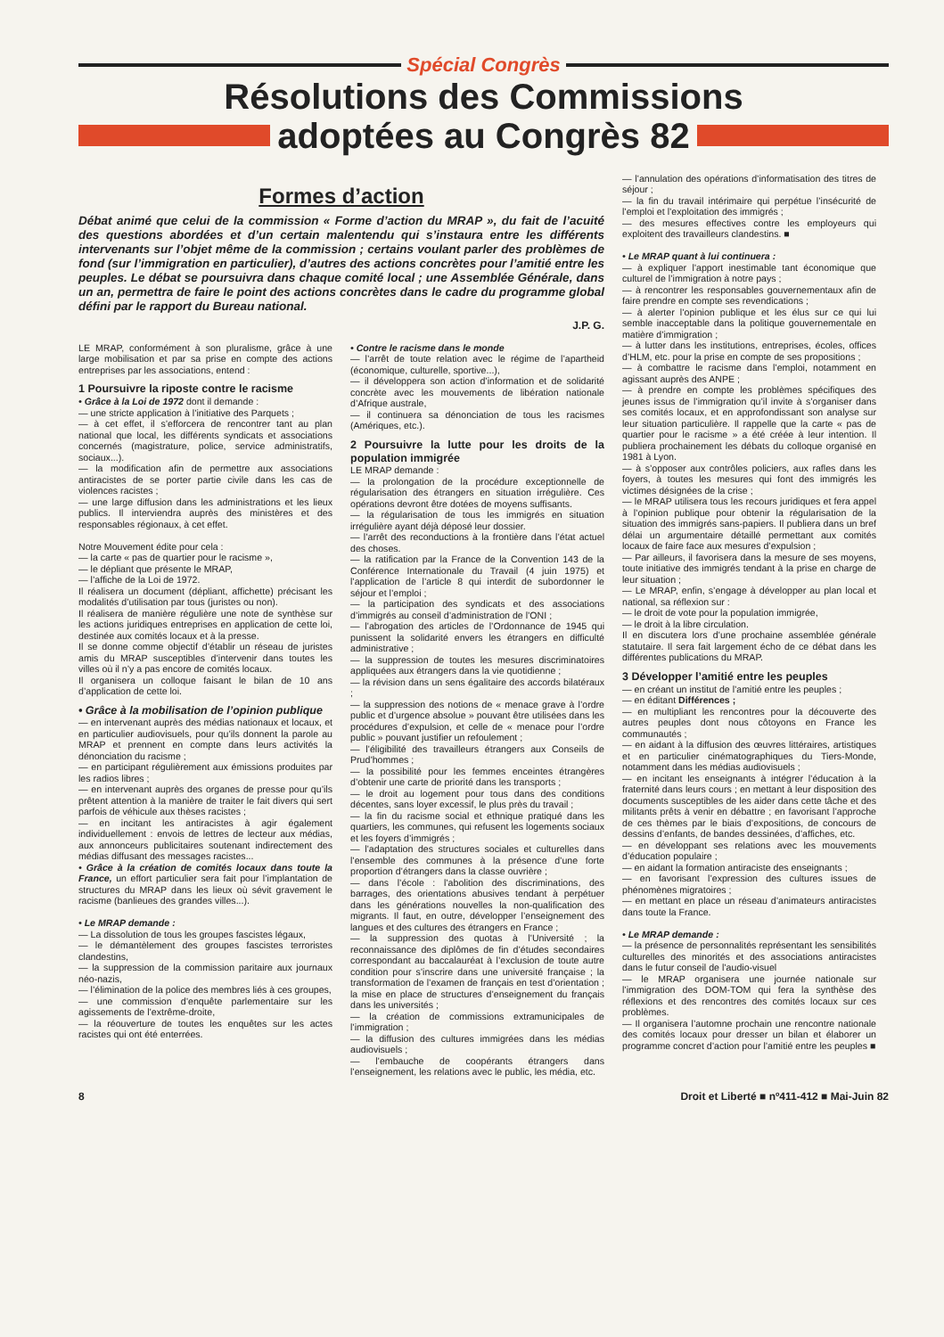Spécial Congrès
Résolutions des Commissions
adoptées au Congrès 82
Formes d’action
Débat animé que celui de la commission « Forme d’action du MRAP », du fait de l’acuité des questions abordées et d’un certain malentendu qui s’instaura entre les différents intervenants sur l’objet même de la commission ; certains voulant parler des problèmes de fond (sur l’immigration en particulier), d’autres des actions concrètes pour l’amitié entre les peuples. Le débat se poursuivra dans chaque comité local ; une Assemblée Générale, dans un an, permettra de faire le point des actions concrètes dans le cadre du programme global défini par le rapport du Bureau national.
J.P. G.
LE MRAP, conformément à son pluralisme, grâce à une large mobilisation et par sa prise en compte des actions entreprises par les associations, entend :
1 Poursuivre la riposte contre le racisme
• Grâce à la Loi de 1972 dont il demande :
— une stricte application à l’initiative des Parquets ;
— à cet effet, il s’efforcera de rencontrer tant au plan national que local, les différents syndicats et associations concernés (magistrature, police, service administratifs, sociaux...).
— la modification afin de permettre aux associations antiracistes de se porter partie civile dans les cas de violences racistes ;
— une large diffusion dans les administrations et les lieux publics. Il interviendra auprès des ministères et des responsables régionaux, à cet effet.
Notre Mouvement édite pour cela :
— la carte « pas de quartier pour le racisme »,
— le dépliant que présente le MRAP,
— l’affiche de la Loi de 1972.
Il réalisera un document (dépliant, affichette) précisant les modalités d’utilisation par tous (juristes ou non).
Il réalisera de manière régulière une note de synthèse sur les actions juridiques entreprises en application de cette loi, destinée aux comités locaux et à la presse.
Il se donne comme objectif d’établir un réseau de juristes amis du MRAP susceptibles d’intervenir dans toutes les villes où il n’y a pas encore de comités locaux.
Il organisera un colloque faisant le bilan de 10 ans d’application de cette loi.
• Grâce à la mobilisation de l’opinion publique
— en intervenant auprès des médias nationaux et locaux, et en particulier audiovisuels, pour qu’ils donnent la parole au MRAP et prennent en compte dans leurs activités la dénonciation du racisme ;
— en participant régulièrement aux émissions produites par les radios libres ;
— en intervenant auprès des organes de presse pour qu’ils prêtent attention à la manière de traiter le fait divers qui sert parfois de véhicule aux thèses racistes ;
— en incitant les antiracistes à agir également individuellement : envois de lettres de lecteur aux médias, aux annonceurs publicitaires soutenant indirectement des médias diffusant des messages racistes...
• Grâce à la création de comités locaux dans toute la France, un effort particulier sera fait pour l’implantation de structures du MRAP dans les lieux où sévit gravement le racisme (banlieues des grandes villes...).
• Le MRAP demande :
— La dissolution de tous les groupes fascistes légaux,
— le démantèlement des groupes fascistes terroristes clandestins,
— la suppression de la commission paritaire aux journaux néo-nazis,
— l’élimination de la police des membres liés à ces groupes,
— une commission d’enquête parlementaire sur les agissements de l’extrême-droite,
— la réouverture de toutes les enquêtes sur les actes racistes qui ont été enterrées.
• Contre le racisme dans le monde
— l’arrêt de toute relation avec le régime de l’apartheid (économique, culturelle, sportive...),
— il développera son action d’information et de solidarité concrète avec les mouvements de libération nationale d’Afrique australe,
— il continuera sa dénonciation de tous les racismes (Amériques, etc.).
2 Poursuivre la lutte pour les droits de la population immigrée
LE MRAP demande :
— la prolongation de la procédure exceptionnelle de régularisation des étrangers en situation irrégulière. Ces opérations devront être dotées de moyens suffisants.
— la régularisation de tous les immigrés en situation irrégulière ayant déjà déposé leur dossier.
— l’arrêt des reconductions à la frontière dans l’état actuel des choses.
— la ratification par la France de la Convention 143 de la Conférence Internationale du Travail (4 juin 1975) et l’application de l’article 8 qui interdit de subordonner le séjour et l’emploi ;
— la participation des syndicats et des associations d’immigrés au conseil d’administration de l’ONI ;
— l’abrogation des articles de l’Ordonnance de 1945 qui punissent la solidarité envers les étrangers en difficulté administrative ;
— la suppression de toutes les mesures discriminatoires appliquées aux étrangers dans la vie quotidienne ;
— la révision dans un sens égalitaire des accords bilatéraux ;
— la suppression des notions de « menace grave à l’ordre public et d’urgence absolue » pouvant être utilisées dans les procédures d’expulsion, et celle de « menace pour l’ordre public » pouvant justifier un refoulement ;
— l’éligibilité des travailleurs étrangers aux Conseils de Prud’hommes ;
— la possibilité pour les femmes enceintes étrangères d’obtenir une carte de priorité dans les transports ;
— le droit au logement pour tous dans des conditions décentes, sans loyer excessif, le plus près du travail ;
— la fin du racisme social et ethnique pratiqué dans les quartiers, les communes, qui refusent les logements sociaux et les foyers d’immigrés ;
— l’adaptation des structures sociales et culturelles dans l’ensemble des communes à la présence d’une forte proportion d’étrangers dans la classe ouvrière ;
— dans l’école : l’abolition des discriminations, des barrages, des orientations abusives tendant à perpétuer dans les générations nouvelles la non-qualification des migrants. Il faut, en outre, développer l’enseignement des langues et des cultures des étrangers en France ;
— la suppression des quotas à l’Université ; la reconnaissance des diplômes de fin d’études secondaires correspondant au baccalauréat à l’exclusion de toute autre condition pour s’inscrire dans une université française ; la transformation de l’examen de français en test d’orientation ; la mise en place de structures d’enseignement du français dans les universités ;
— la création de commissions extramunicipales de l’immigration ;
— la diffusion des cultures immigrées dans les médias audiovisuels ;
— l’embauche de coopérants étrangers dans l’enseignement, les relations avec le public, les média, etc.
— l’annulation des opérations d’informatisation des titres de séjour ;
— la fin du travail intérimaire qui perpétue l’insécurité de l’emploi et l’exploitation des immigrés ;
— des mesures effectives contre les employeurs qui exploitent des travailleurs clandestins. ■
• Le MRAP quant à lui continuera :
— à expliquer l’apport inestimable tant économique que culturel de l’immigration à notre pays ;
— à rencontrer les responsables gouvernementaux afin de faire prendre en compte ses revendications ;
— à alerter l’opinion publique et les élus sur ce qui lui semble inacceptable dans la politique gouvernementale en matière d’immigration ;
— à lutter dans les institutions, entreprises, écoles, offices d’HLM, etc. pour la prise en compte de ses propositions ;
— à combattre le racisme dans l’emploi, notamment en agissant auprès des ANPE ;
— à prendre en compte les problèmes spécifiques des jeunes issus de l’immigration qu’il invite à s’organiser dans ses comités locaux, et en approfondissant son analyse sur leur situation particulière. Il rappelle que la carte « pas de quartier pour le racisme » a été créée à leur intention. Il publiera prochainement les débats du colloque organisé en 1981 à Lyon.
— à s’opposer aux contrôles policiers, aux rafles dans les foyers, à toutes les mesures qui font des immigrés les victimes désignées de la crise ;
— le MRAP utilisera tous les recours juridiques et fera appel à l’opinion publique pour obtenir la régularisation de la situation des immigrés sans-papiers. Il publiera dans un bref délai un argumentaire détaillé permettant aux comités locaux de faire face aux mesures d’expulsion ;
— Par ailleurs, il favorisera dans la mesure de ses moyens, toute initiative des immigrés tendant à la prise en charge de leur situation ;
— Le MRAP, enfin, s’engage à développer au plan local et national, sa réflexion sur :
— le droit de vote pour la population immigrée,
— le droit à la libre circulation.
Il en discutera lors d’une prochaine assemblée générale statutaire. Il sera fait largement écho de ce débat dans les différentes publications du MRAP.
3 Développer l’amitié entre les peuples
— en créant un institut de l’amitié entre les peuples ;
— en éditant Différences ;
— en multipliant les rencontres pour la découverte des autres peuples dont nous côtoyons en France les communautés ;
— en aidant à la diffusion des œuvres littéraires, artistiques et en particulier cinématographiques du Tiers-Monde, notamment dans les médias audiovisuels ;
— en incitant les enseignants à intégrer l’éducation à la fraternité dans leurs cours ; en mettant à leur disposition des documents susceptibles de les aider dans cette tâche et des militants prêts à venir en débattre ; en favorisant l’approche de ces thèmes par le biais d’expositions, de concours de dessins d’enfants, de bandes dessinées, d’affiches, etc.
— en développant ses relations avec les mouvements d’éducation populaire ;
— en aidant la formation antiraciste des enseignants ;
— en favorisant l’expression des cultures issues de phénomènes migratoires ;
— en mettant en place un réseau d’animateurs antiracistes dans toute la France.
• Le MRAP demande :
— la présence de personnalités représentant les sensibilités culturelles des minorités et des associations antiracistes dans le futur conseil de l’audio-visuel
— le MRAP organisera une journée nationale sur l’immigration des DOM-TOM qui fera la synthèse des réflexions et des rencontres des comités locaux sur ces problèmes.
— Il organisera l’automne prochain une rencontre nationale des comités locaux pour dresser un bilan et élaborer un programme concret d’action pour l’amitié entre les peuples ■
8 Droit et Liberté ■ nº411-412 ■ Mai-Juin 82